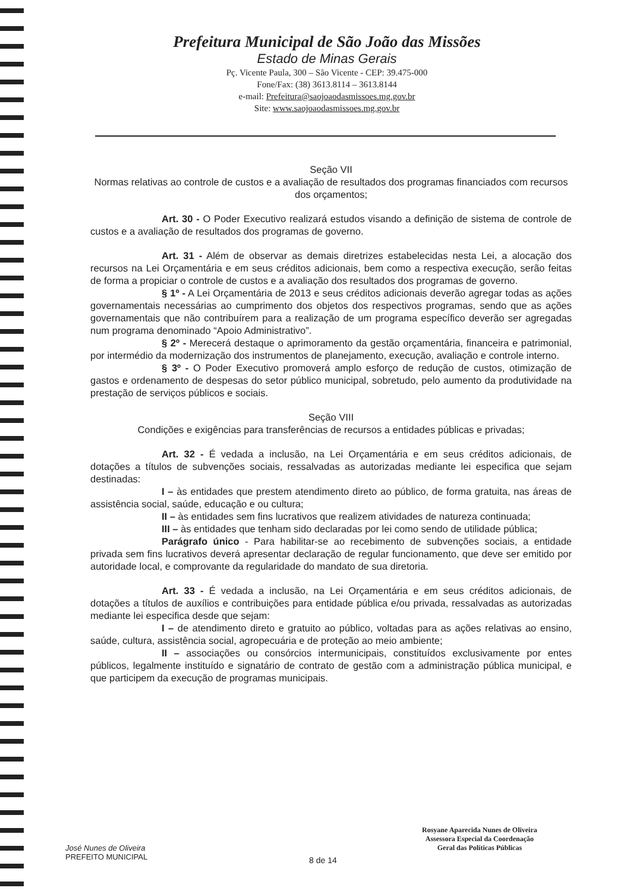Prefeitura Municipal de São João das Missões
Estado de Minas Gerais
Pç. Vicente Paula, 300 – São Vicente - CEP: 39.475-000
Fone/Fax: (38) 3613.8114 – 3613.8144
e-mail: Prefeitura@saojoaodasmissoes.mg.gov.br
Site: www.saojoaodasmissoes.mg.gov.br
Seção VII
Normas relativas ao controle de custos e a avaliação de resultados dos programas financiados com recursos dos orçamentos;
Art. 30 - O Poder Executivo realizará estudos visando a definição de sistema de controle de custos e a avaliação de resultados dos programas de governo.
Art. 31 - Além de observar as demais diretrizes estabelecidas nesta Lei, a alocação dos recursos na Lei Orçamentária e em seus créditos adicionais, bem como a respectiva execução, serão feitas de forma a propiciar o controle de custos e a avaliação dos resultados dos programas de governo.
§ 1º - A Lei Orçamentária de 2013 e seus créditos adicionais deverão agregar todas as ações governamentais necessárias ao cumprimento dos objetos dos respectivos programas, sendo que as ações governamentais que não contribuírem para a realização de um programa específico deverão ser agregadas num programa denominado “Apoio Administrativo”.
§ 2º - Merecerá destaque o aprimoramento da gestão orçamentária, financeira e patrimonial, por intermédio da modernização dos instrumentos de planejamento, execução, avaliação e controle interno.
§ 3º - O Poder Executivo promoverá amplo esforço de redução de custos, otimização de gastos e ordenamento de despesas do setor público municipal, sobretudo, pelo aumento da produtividade na prestação de serviços públicos e sociais.
Seção VIII
Condições e exigências para transferências de recursos a entidades públicas e privadas;
Art. 32 - É vedada a inclusão, na Lei Orçamentária e em seus créditos adicionais, de dotações a títulos de subvenções sociais, ressalvadas as autorizadas mediante lei especifica que sejam destinadas:
I – às entidades que prestem atendimento direto ao público, de forma gratuita, nas áreas de assistência social, saúde, educação e ou cultura;
II – às entidades sem fins lucrativos que realizem atividades de natureza continuada;
III – às entidades que tenham sido declaradas por lei como sendo de utilidade pública;
Parágrafo único - Para habilitar-se ao recebimento de subvenções sociais, a entidade privada sem fins lucrativos deverá apresentar declaração de regular funcionamento, que deve ser emitido por autoridade local, e comprovante da regularidade do mandato de sua diretoria.
Art. 33 - É vedada a inclusão, na Lei Orçamentária e em seus créditos adicionais, de dotações a títulos de auxílios e contribuições para entidade pública e/ou privada, ressalvadas as autorizadas mediante lei especifica desde que sejam:
I – de atendimento direto e gratuito ao público, voltadas para as ações relativas ao ensino, saúde, cultura, assistência social, agropecuária e de proteção ao meio ambiente;
II – associações ou consórcios intermunicipais, constituídos exclusivamente por entes públicos, legalmente instituído e signatário de contrato de gestão com a administração pública municipal, e que participem da execução de programas municipais.
José Nunes de Oliveira
PREFEITO MUNICIPAL
8 de 14
Rosyane Aparecida Nunes de Oliveira
Assessora Especial da Coordenação
Geral das Políticas Públicas